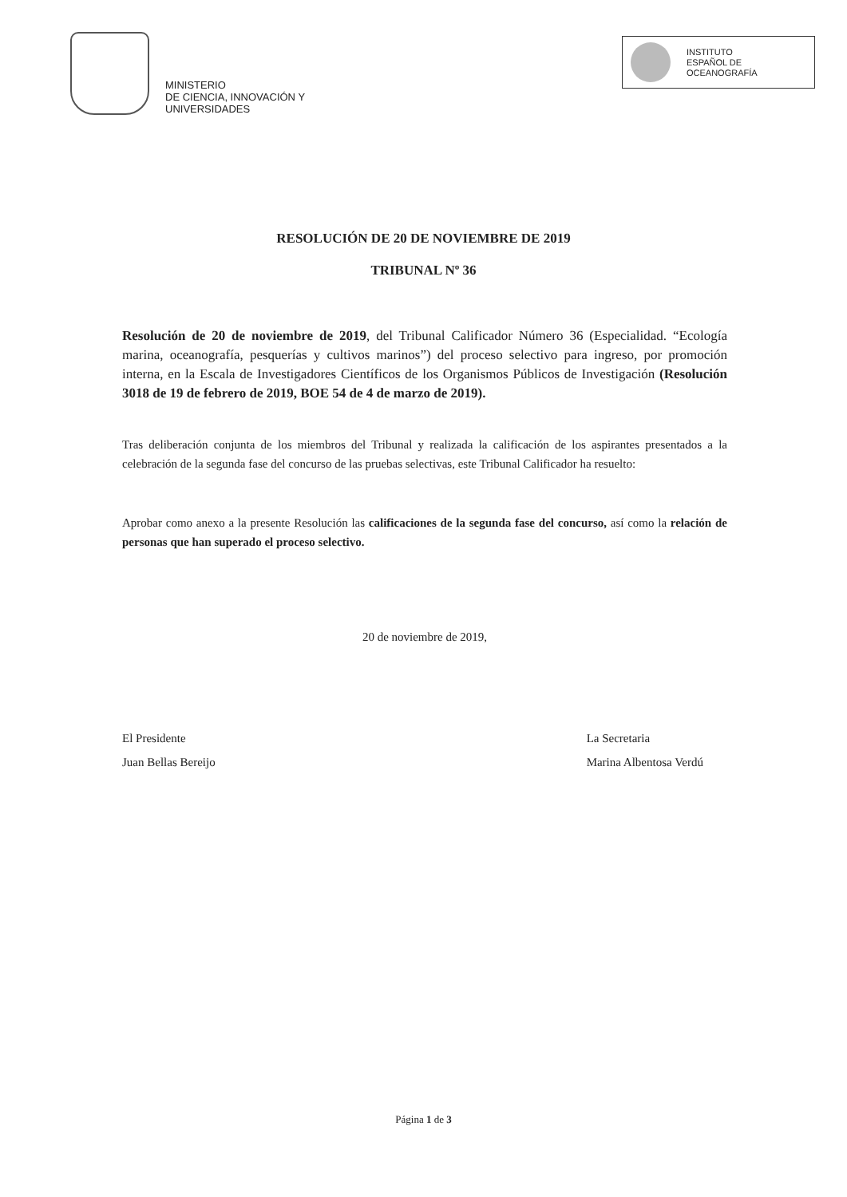MINISTERIO
DE CIENCIA, INNOVACIÓN Y
UNIVERSIDADES
INSTITUTO
ESPAÑOL DE
OCEANOGRAFÍA
RESOLUCIÓN DE 20 DE NOVIEMBRE DE 2019
TRIBUNAL Nº 36
Resolución de 20 de noviembre de 2019, del Tribunal Calificador Número 36 (Especialidad. “Ecología marina, oceanografía, pesquerías y cultivos marinos”) del proceso selectivo para ingreso, por promoción interna, en la Escala de Investigadores Científicos de los Organismos Públicos de Investigación (Resolución 3018 de 19 de febrero de 2019, BOE 54 de 4 de marzo de 2019).
Tras deliberación conjunta de los miembros del Tribunal y realizada la calificación de los aspirantes presentados a la celebración de la segunda fase del concurso de las pruebas selectivas, este Tribunal Calificador ha resuelto:
Aprobar como anexo a la presente Resolución las calificaciones de la segunda fase del concurso, así como la relación de personas que han superado el proceso selectivo.
20 de noviembre de 2019,
El Presidente
Juan Bellas Bereijo
La Secretaria
Marina Albentosa Verdú
Página 1 de 3